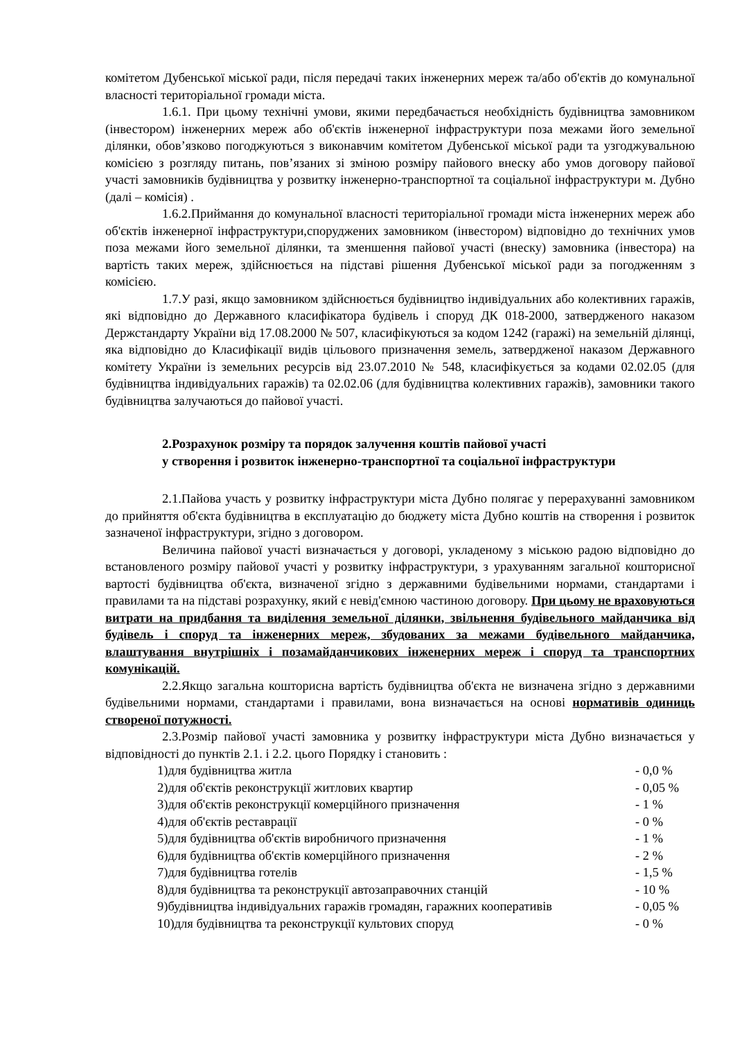комітетом Дубенської міської ради, після передачі таких інженерних мереж та/або об'єктів до комунальної власності територіальної громади міста.
1.6.1. При цьому технічні умови, якими передбачається необхідність будівництва замовником (інвестором) інженерних мереж або об'єктів інженерної інфраструктури поза межами його земельної ділянки, обов’язково погоджуються з виконавчим комітетом Дубенської міської ради та узгоджувальною комісією з розгляду питань, пов’язаних зі зміною розміру пайового внеску або умов договору пайової участі замовників будівництва у розвитку інженерно-транспортної та соціальної інфраструктури м. Дубно (далі – комісія) .
1.6.2.Приймання до комунальної власності територіальної громади міста інженерних мереж або об'єктів інженерної інфраструктури,споруджених замовником (інвестором) відповідно до технічних умов поза межами його земельної ділянки, та зменшення пайової участі (внеску) замовника (інвестора) на вартість таких мереж, здійснюється на підставі рішення Дубенської міської ради за погодженням з комісією.
1.7.У разі, якщо замовником здійснюється будівництво індивідуальних або колективних гаражів, які відповідно до Державного класифікатора будівель і споруд ДК 018-2000, затвердженого наказом Держстандарту України від 17.08.2000 № 507, класифікуються за кодом 1242 (гаражі) на земельній ділянці, яка відповідно до Класифікації видів цільового призначення земель, затвердженої наказом Державного комітету України із земельних ресурсів від 23.07.2010 № 548, класифікується за кодами 02.02.05 (для будівництва індивідуальних гаражів) та 02.02.06 (для будівництва колективних гаражів), замовники такого будівництва залучаються до пайової участі.
2.Розрахунок розміру та порядок залучення коштів пайової участі
у створення і розвиток інженерно-транспортної та соціальної інфраструктури
2.1.Пайова участь у розвитку інфраструктури міста Дубно полягає у перерахуванні замовником до прийняття об'єкта будівництва в експлуатацію до бюджету міста Дубно коштів на створення і розвиток зазначеної інфраструктури, згідно з договором.
Величина пайової участі визначається у договорі, укладеному з міською радою відповідно до встановленого розміру пайової участі у розвитку інфраструктури, з урахуванням загальної кошторисної вартості будівництва об'єкта, визначеної згідно з державними будівельними нормами, стандартами і правилами та на підставі розрахунку, який є невід'ємною частиною договору. При цьому не враховуються витрати на придбання та виділення земельної ділянки, звільнення будівельного майданчика від будівель і споруд та інженерних мереж, збудованих за межами будівельного майданчика, влаштування внутрішніх і позамайданчикових інженерних мереж і споруд та транспортних комунікацій.
2.2.Якщо загальна кошторисна вартість будівництва об'єкта не визначена згідно з державними будівельними нормами, стандартами і правилами, вона визначається на основі нормативів одиниць створеної потужності.
2.3.Розмір пайової участі замовника у розвитку інфраструктури міста Дубно визначається у відповідності до пунктів 2.1. і 2.2. цього Порядку і становить :
| 1)для будівництва житла | - 0,0 % |
| 2)для об'єктів реконструкції житлових квартир | - 0,05 % |
| 3)для об'єктів реконструкції комерційного призначення | - 1 % |
| 4)для об'єктів реставрації | - 0 % |
| 5)для будівництва об'єктів виробничого призначення | - 1 % |
| 6)для будівництва об'єктів комерційного призначення | - 2 % |
| 7)для будівництва готелів | - 1,5 % |
| 8)для будівництва та реконструкції автозаправочних станцій | - 10 % |
| 9)будівництва індивідуальних гаражів громадян, гаражних кооперативів | - 0,05 % |
| 10)для будівництва та реконструкції культових споруд | - 0 % |